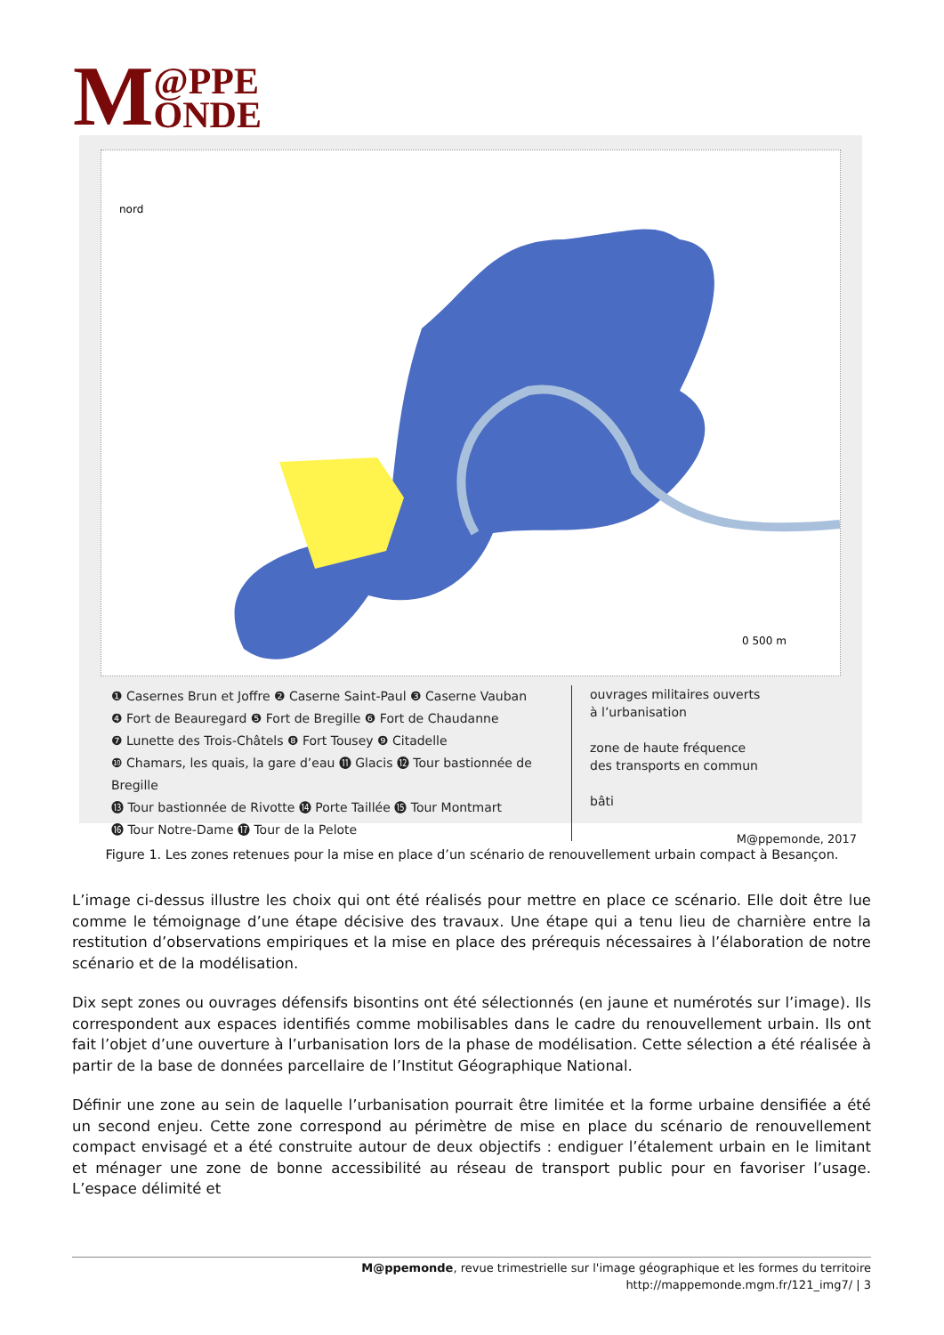M @PPE
ONDE
nord
0 500 m
❶ Casernes Brun et Joffre ❷ Caserne Saint-Paul ❸ Caserne Vauban
❹ Fort de Beauregard ❺ Fort de Bregille ❻ Fort de Chaudanne
❼ Lunette des Trois-Châtels ❽ Fort Tousey ❾ Citadelle
❿ Chamars, les quais, la gare d’eau ⓫ Glacis ⓬ Tour bastionnée de Bregille
⓭ Tour bastionnée de Rivotte ⓮ Porte Taillée ⓯ Tour Montmart
⓰ Tour Notre-Dame ⓱ Tour de la Pelote
ouvrages militaires ouverts
à l’urbanisation
zone de haute fréquence
des transports en commun
bâti
M@ppemonde, 2017
Figure 1. Les zones retenues pour la mise en place d’un scénario de renouvellement urbain compact à Besançon.
L’image ci-dessus illustre les choix qui ont été réalisés pour mettre en place ce scénario. Elle doit être lue comme le témoignage d’une étape décisive des travaux. Une étape qui a tenu lieu de charnière entre la restitution d’observations empiriques et la mise en place des prérequis nécessaires à l’élaboration de notre scénario et de la modélisation.
Dix sept zones ou ouvrages défensifs bisontins ont été sélectionnés (en jaune et numérotés sur l’image). Ils correspondent aux espaces identifiés comme mobilisables dans le cadre du renouvellement urbain. Ils ont fait l’objet d’une ouverture à l’urbanisation lors de la phase de modélisation. Cette sélection a été réalisée à partir de la base de données parcellaire de l’Institut Géographique National.
Définir une zone au sein de laquelle l’urbanisation pourrait être limitée et la forme urbaine densifiée a été un second enjeu. Cette zone correspond au périmètre de mise en place du scénario de renouvellement compact envisagé et a été construite autour de deux objectifs : endiguer l’étalement urbain en le limitant et ménager une zone de bonne accessibilité au réseau de transport public pour en favoriser l’usage. L’espace délimité et
M@ppemonde, revue trimestrielle sur l'image géographique et les formes du territoire
http://mappemonde.mgm.fr/121_img7/ | 3